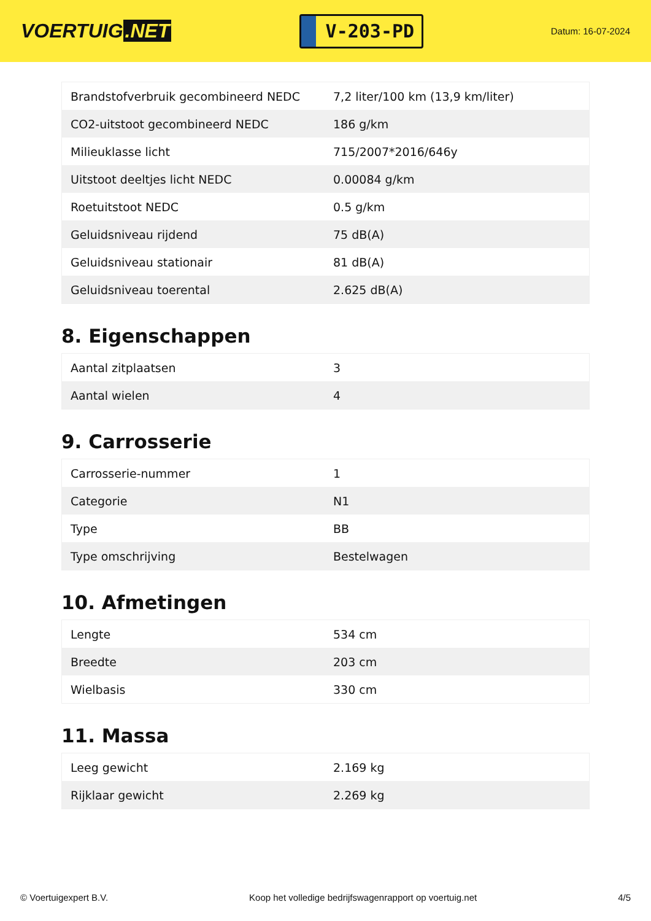VOERTUIG.NET
V-203-PD
Datum: 16-07-2024
| Brandstofverbruik gecombineerd NEDC | 7,2 liter/100 km (13,9 km/liter) |
| CO2-uitstoot gecombineerd NEDC | 186 g/km |
| Milieuklasse licht | 715/2007*2016/646y |
| Uitstoot deeltjes licht NEDC | 0.00084 g/km |
| Roetuitstoot NEDC | 0.5 g/km |
| Geluidsniveau rijdend | 75 dB(A) |
| Geluidsniveau stationair | 81 dB(A) |
| Geluidsniveau toerental | 2.625 dB(A) |
8. Eigenschappen
| Aantal zitplaatsen | 3 |
| Aantal wielen | 4 |
9. Carrosserie
| Carrosserie-nummer | 1 |
| Categorie | N1 |
| Type | BB |
| Type omschrijving | Bestelwagen |
10. Afmetingen
| Lengte | 534 cm |
| Breedte | 203 cm |
| Wielbasis | 330 cm |
11. Massa
| Leeg gewicht | 2.169 kg |
| Rijklaar gewicht | 2.269 kg |
© Voertuigexpert B.V. Koop het volledige bedrijfswagenrapport op voertuig.net 4/5